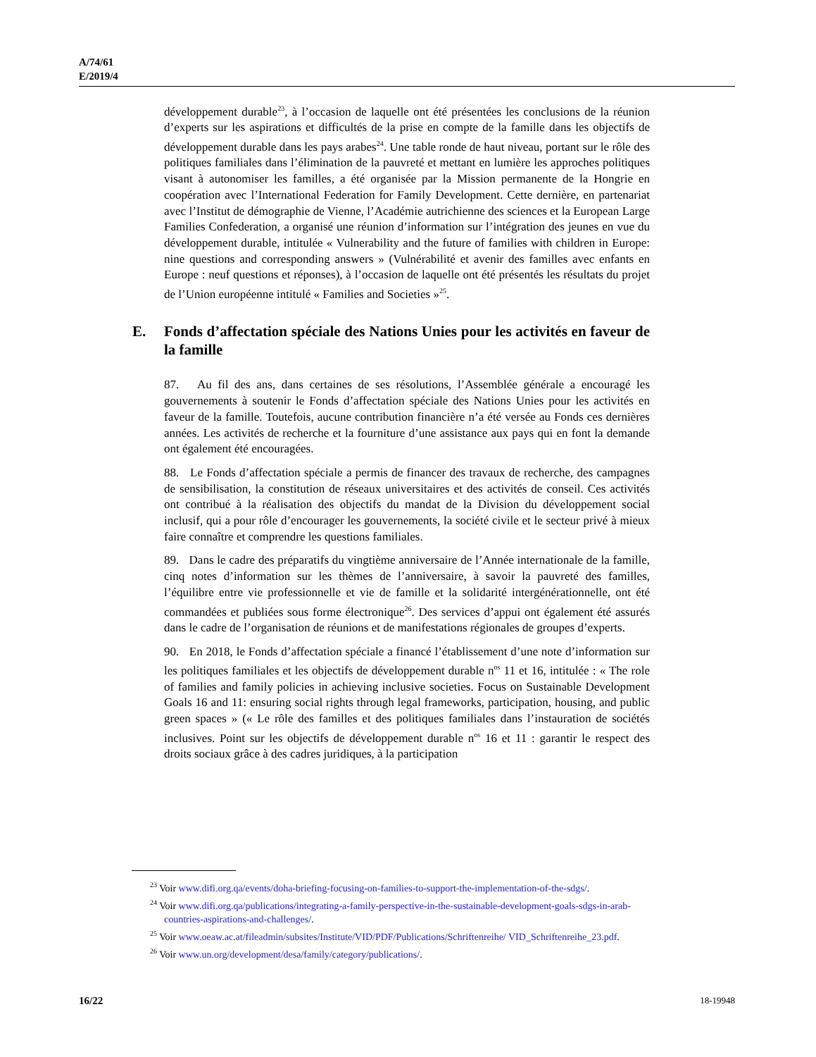A/74/61
E/2019/4
développement durable<sup>23</sup>, à l’occasion de laquelle ont été présentées les conclusions de la réunion d’experts sur les aspirations et difficultés de la prise en compte de la famille dans les objectifs de développement durable dans les pays arabes<sup>24</sup>. Une table ronde de haut niveau, portant sur le rôle des politiques familiales dans l’élimination de la pauvreté et mettant en lumière les approches politiques visant à autonomiser les familles, a été organisée par la Mission permanente de la Hongrie en coopération avec l’International Federation for Family Development. Cette dernière, en partenariat avec l’Institut de démographie de Vienne, l’Académie autrichienne des sciences et la European Large Families Confederation, a organisé une réunion d’information sur l’intégration des jeunes en vue du développement durable, intitulée « Vulnerability and the future of families with children in Europe: nine questions and corresponding answers » (Vulnérabilité et avenir des familles avec enfants en Europe : neuf questions et réponses), à l’occasion de laquelle ont été présentés les résultats du projet de l’Union européenne intitulé « Families and Societies »<sup>25</sup>.
E. Fonds d’affectation spéciale des Nations Unies pour les activités en faveur de la famille
87. Au fil des ans, dans certaines de ses résolutions, l’Assemblée générale a encouragé les gouvernements à soutenir le Fonds d’affectation spéciale des Nations Unies pour les activités en faveur de la famille. Toutefois, aucune contribution financière n’a été versée au Fonds ces dernières années. Les activités de recherche et la fourniture d’une assistance aux pays qui en font la demande ont également été encouragées.
88. Le Fonds d’affectation spéciale a permis de financer des travaux de recherche, des campagnes de sensibilisation, la constitution de réseaux universitaires et des activités de conseil. Ces activités ont contribué à la réalisation des objectifs du mandat de la Division du développement social inclusif, qui a pour rôle d’encourager les gouvernements, la société civile et le secteur privé à mieux faire connaître et comprendre les questions familiales.
89. Dans le cadre des préparatifs du vingtième anniversaire de l’Année internationale de la famille, cinq notes d’information sur les thèmes de l’anniversaire, à savoir la pauvreté des familles, l’équilibre entre vie professionnelle et vie de famille et la solidarité intergénérationnelle, ont été commandées et publiées sous forme électronique<sup>26</sup>. Des services d’appui ont également été assurés dans le cadre de l’organisation de réunions et de manifestations régionales de groupes d’experts.
90. En 2018, le Fonds d’affectation spéciale a financé l’établissement d’une note d’information sur les politiques familiales et les objectifs de développement durable n<sup>os</sup> 11 et 16, intitulée : « The role of families and family policies in achieving inclusive societies. Focus on Sustainable Development Goals 16 and 11: ensuring social rights through legal frameworks, participation, housing, and public green spaces » (« Le rôle des familles et des politiques familiales dans l’instauration de sociétés inclusives. Point sur les objectifs de développement durable n<sup>os</sup> 16 et 11 : garantir le respect des droits sociaux grâce à des cadres juridiques, à la participation
<sup>23</sup> Voir www.difi.org.qa/events/doha-briefing-focusing-on-families-to-support-the-implementation-of-the-sdgs/.
<sup>24</sup> Voir www.difi.org.qa/publications/integrating-a-family-perspective-in-the-sustainable-development-goals-sdgs-in-arab- countries-aspirations-and-challenges/.
<sup>25</sup> Voir www.oeaw.ac.at/fileadmin/subsites/Institute/VID/PDF/Publications/Schriftenreihe/ VID_Schriftenreihe_23.pdf.
<sup>26</sup> Voir www.un.org/development/desa/family/category/publications/.
16/22 18-19948